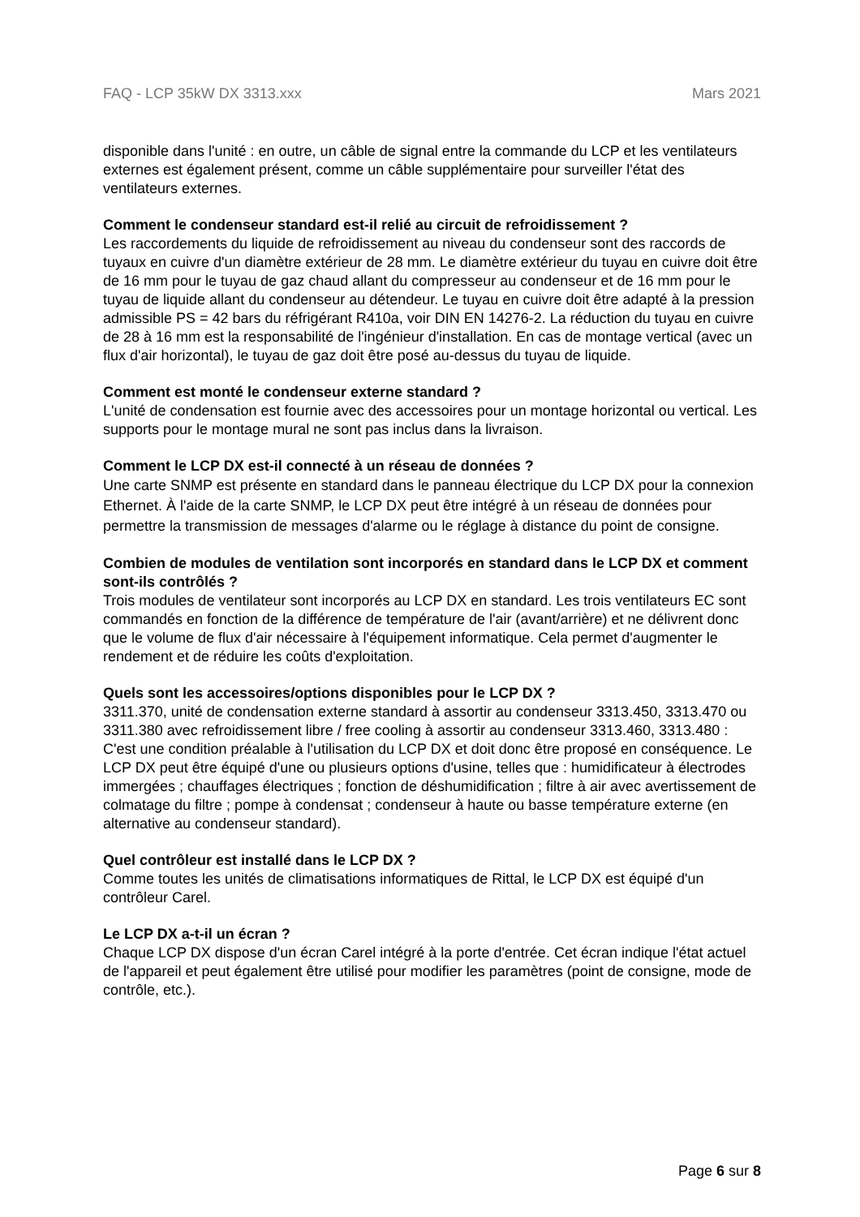FAQ - LCP 35kW DX 3313.xxx Mars 2021
disponible dans l'unité : en outre, un câble de signal entre la commande du LCP et les ventilateurs externes est également présent, comme un câble supplémentaire pour surveiller l'état des ventilateurs externes.
Comment le condenseur standard est-il relié au circuit de refroidissement ?
Les raccordements du liquide de refroidissement au niveau du condenseur sont des raccords de tuyaux en cuivre d'un diamètre extérieur de 28 mm. Le diamètre extérieur du tuyau en cuivre doit être de 16 mm pour le tuyau de gaz chaud allant du compresseur au condenseur et de 16 mm pour le tuyau de liquide allant du condenseur au détendeur. Le tuyau en cuivre doit être adapté à la pression admissible PS = 42 bars du réfrigérant R410a, voir DIN EN 14276-2. La réduction du tuyau en cuivre de 28 à 16 mm est la responsabilité de l'ingénieur d'installation. En cas de montage vertical (avec un flux d'air horizontal), le tuyau de gaz doit être posé au-dessus du tuyau de liquide.
Comment est monté le condenseur externe standard ?
L'unité de condensation est fournie avec des accessoires pour un montage horizontal ou vertical. Les supports pour le montage mural ne sont pas inclus dans la livraison.
Comment le LCP DX est-il connecté à un réseau de données ?
Une carte SNMP est présente en standard dans le panneau électrique du LCP DX pour la connexion Ethernet. À l'aide de la carte SNMP, le LCP DX peut être intégré à un réseau de données pour permettre la transmission de messages d'alarme ou le réglage à distance du point de consigne.
Combien de modules de ventilation sont incorporés en standard dans le LCP DX et comment sont-ils contrôlés ?
Trois modules de ventilateur sont incorporés au LCP DX en standard. Les trois ventilateurs EC sont commandés en fonction de la différence de température de l'air (avant/arrière) et ne délivrent donc que le volume de flux d'air nécessaire à l'équipement informatique. Cela permet d'augmenter le rendement et de réduire les coûts d'exploitation.
Quels sont les accessoires/options disponibles pour le LCP DX ?
3311.370, unité de condensation externe standard à assortir au condenseur 3313.450, 3313.470 ou 3311.380 avec refroidissement libre / free cooling à assortir au condenseur 3313.460, 3313.480 :
C'est une condition préalable à l'utilisation du LCP DX et doit donc être proposé en conséquence. Le LCP DX peut être équipé d'une ou plusieurs options d'usine, telles que : humidificateur à électrodes immergées ; chauffages électriques ; fonction de déshumidification ; filtre à air avec avertissement de colmatage du filtre ; pompe à condensat ; condenseur à haute ou basse température externe (en alternative au condenseur standard).
Quel contrôleur est installé dans le LCP DX ?
Comme toutes les unités de climatisations informatiques de Rittal, le LCP DX est équipé d'un contrôleur Carel.
Le LCP DX a-t-il un écran ?
Chaque LCP DX dispose d'un écran Carel intégré à la porte d'entrée. Cet écran indique l'état actuel de l'appareil et peut également être utilisé pour modifier les paramètres (point de consigne, mode de contrôle, etc.).
Page 6 sur 8